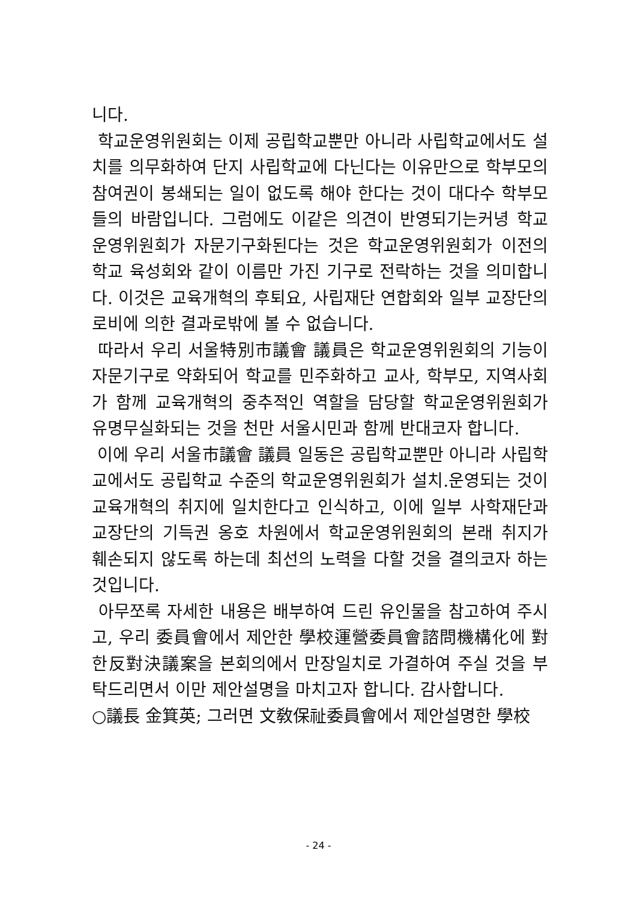니다.
학교운영위원회는 이제 공립학교뿐만 아니라 사립학교에서도 설치를 의무화하여 단지 사립학교에 다닌다는 이유만으로 학부모의 참여권이 봉쇄되는 일이 없도록 해야 한다는 것이 대다수 학부모들의 바람입니다. 그럼에도 이같은 의견이 반영되기는커녕 학교운영위원회가 자문기구화된다는 것은 학교운영위원회가 이전의 학교 육성회와 같이 이름만 가진 기구로 전락하는 것을 의미합니다. 이것은 교육개혁의 후퇴요, 사립재단 연합회와 일부 교장단의 로비에 의한 결과로밖에 볼 수 없습니다.
따라서 우리 서울特別市議會 議員은 학교운영위원회의 기능이 자문기구로 약화되어 학교를 민주화하고 교사, 학부모, 지역사회가 함께 교육개혁의 중추적인 역할을 담당할 학교운영위원회가 유명무실화되는 것을 천만 서울시민과 함께 반대코자 합니다.
이에 우리 서울市議會 議員 일동은 공립학교뿐만 아니라 사립학교에서도 공립학교 수준의 학교운영위원회가 설치.운영되는 것이 교육개혁의 취지에 일치한다고 인식하고, 이에 일부 사학재단과 교장단의 기득권 옹호 차원에서 학교운영위원회의 본래 취지가 훼손되지 않도록 하는데 최선의 노력을 다할 것을 결의코자 하는 것입니다.
아무쪼록 자세한 내용은 배부하여 드린 유인물을 참고하여 주시고, 우리 委員會에서 제안한 學校運營委員會諮問機構化에 對한反對決議案을 본회의에서 만장일치로 가결하여 주실 것을 부탁드리면서 이만 제안설명을 마치고자 합니다. 감사합니다.
○議長 金箕英; 그러면 文敎保祉委員會에서 제안설명한 學校
- 24 -